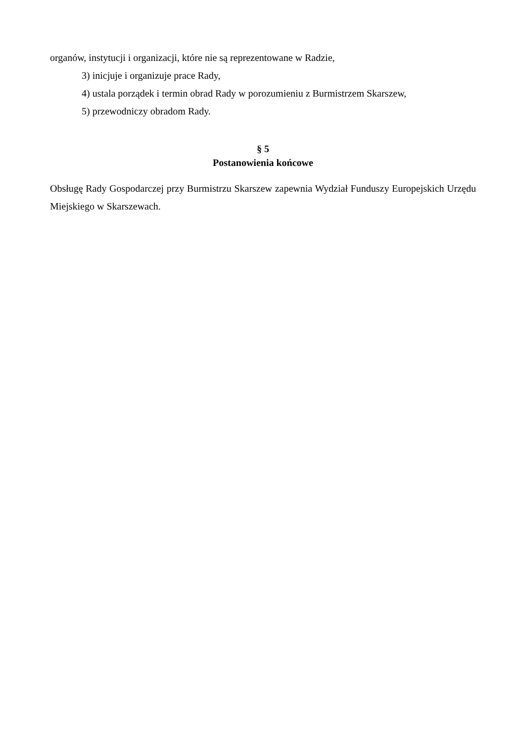organów, instytucji i organizacji, które nie są reprezentowane w Radzie,
3) inicjuje i organizuje prace Rady,
4) ustala porządek i termin obrad Rady w porozumieniu z Burmistrzem Skarszew,
5) przewodniczy obradom Rady.
§ 5
Postanowienia końcowe
Obsługę Rady Gospodarczej przy Burmistrzu Skarszew zapewnia Wydział Funduszy Europejskich Urzędu Miejskiego w Skarszewach.